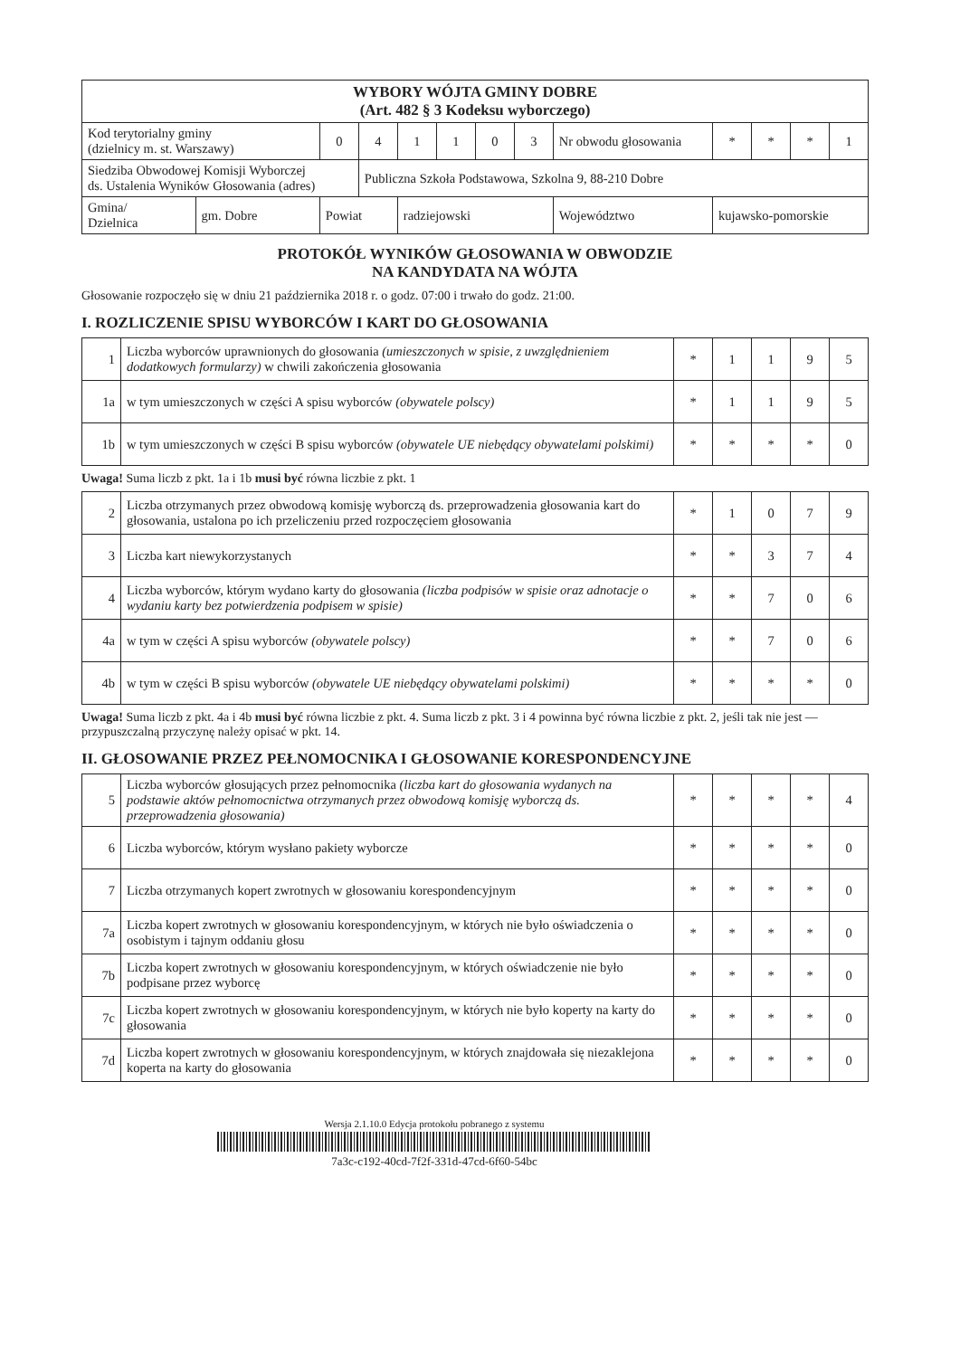| WYBORY WÓJTA GMINY DOBRE (Art. 482 § 3 Kodeksu wyborczego) | | | | | | | | | | | | | |
| Kod terytorialny gminy (dzielnicy m. st. Warszawy) | | 0 | 4 | 1 | 1 | 0 | 3 | Nr obwodu głosowania | | * | * | * | 1 |
| Siedziba Obwodowej Komisji Wyborczej ds. Ustalenia Wyników Głosowania (adres) | | | Publiczna Szkoła Podstawowa, Szkolna 9, 88-210 Dobre | | | | | | | | | | |
| Gmina/ Dzielnica | gm. Dobre | Powiat | | radziejowski | | | | | Województwo | kujawsko-pomorskie | | | |
PROTOKÓŁ WYNIKÓW GŁOSOWANIA W OBWODZIE
NA KANDYDATA NA WÓJTA
Głosowanie rozpoczęło się w dniu 21 października 2018 r. o godz. 07:00 i trwało do godz. 21:00.
I. ROZLICZENIE SPISU WYBORCÓW I KART DO GŁOSOWANIA
| 1 | Liczba wyborców uprawnionych do głosowania (umieszczonych w spisie, z uwzględnieniem dodatkowych formularzy) w chwili zakończenia głosowania | * | 1 | 1 | 9 | 5 |
| 1a | w tym umieszczonych w części A spisu wyborców (obywatele polscy) | * | 1 | 1 | 9 | 5 |
| 1b | w tym umieszczonych w części B spisu wyborców (obywatele UE niebędący obywatelami polskimi) | * | * | * | * | 0 |
Uwaga! Suma liczb z pkt. 1a i 1b musi być równa liczbie z pkt. 1
| 2 | Liczba otrzymanych przez obwodową komisję wyborczą ds. przeprowadzenia głosowania kart do głosowania, ustalona po ich przeliczeniu przed rozpoczęciem głosowania | * | 1 | 0 | 7 | 9 |
| 3 | Liczba kart niewykorzystanych | * | * | 3 | 7 | 4 |
| 4 | Liczba wyborców, którym wydano karty do głosowania (liczba podpisów w spisie oraz adnotacje o wydaniu karty bez potwierdzenia podpisem w spisie) | * | * | 7 | 0 | 6 |
| 4a | w tym w części A spisu wyborców (obywatele polscy) | * | * | 7 | 0 | 6 |
| 4b | w tym w części B spisu wyborców (obywatele UE niebędący obywatelami polskimi) | * | * | * | * | 0 |
Uwaga! Suma liczb z pkt. 4a i 4b musi być równa liczbie z pkt. 4. Suma liczb z pkt. 3 i 4 powinna być równa liczbie z pkt. 2, jeśli tak nie jest — przypuszczalną przyczynę należy opisać w pkt. 14.
II. GŁOSOWANIE PRZEZ PEŁNOMOCNIKA I GŁOSOWANIE KORESPONDENCYJNE
| 5 | Liczba wyborców głosujących przez pełnomocnika (liczba kart do głosowania wydanych na podstawie aktów pełnomocnictwa otrzymanych przez obwodową komisję wyborczą ds. przeprowadzenia głosowania) | * | * | * | * | 4 |
| 6 | Liczba wyborców, którym wysłano pakiety wyborcze | * | * | * | * | 0 |
| 7 | Liczba otrzymanych kopert zwrotnych w głosowaniu korespondencyjnym | * | * | * | * | 0 |
| 7a | Liczba kopert zwrotnych w głosowaniu korespondencyjnym, w których nie było oświadczenia o osobistym i tajnym oddaniu głosu | * | * | * | * | 0 |
| 7b | Liczba kopert zwrotnych w głosowaniu korespondencyjnym, w których oświadczenie nie było podpisane przez wyborcę | * | * | * | * | 0 |
| 7c | Liczba kopert zwrotnych w głosowaniu korespondencyjnym, w których nie było koperty na karty do głosowania | * | * | * | * | 0 |
| 7d | Liczba kopert zwrotnych w głosowaniu korespondencyjnym, w których znajdowała się niezaklejona koperta na karty do głosowania | * | * | * | * | 0 |
Wersja 2.1.10.0 Edycja protokołu pobranego z systemu
7a3c-c192-40cd-7f2f-331d-47cd-6f60-54bc